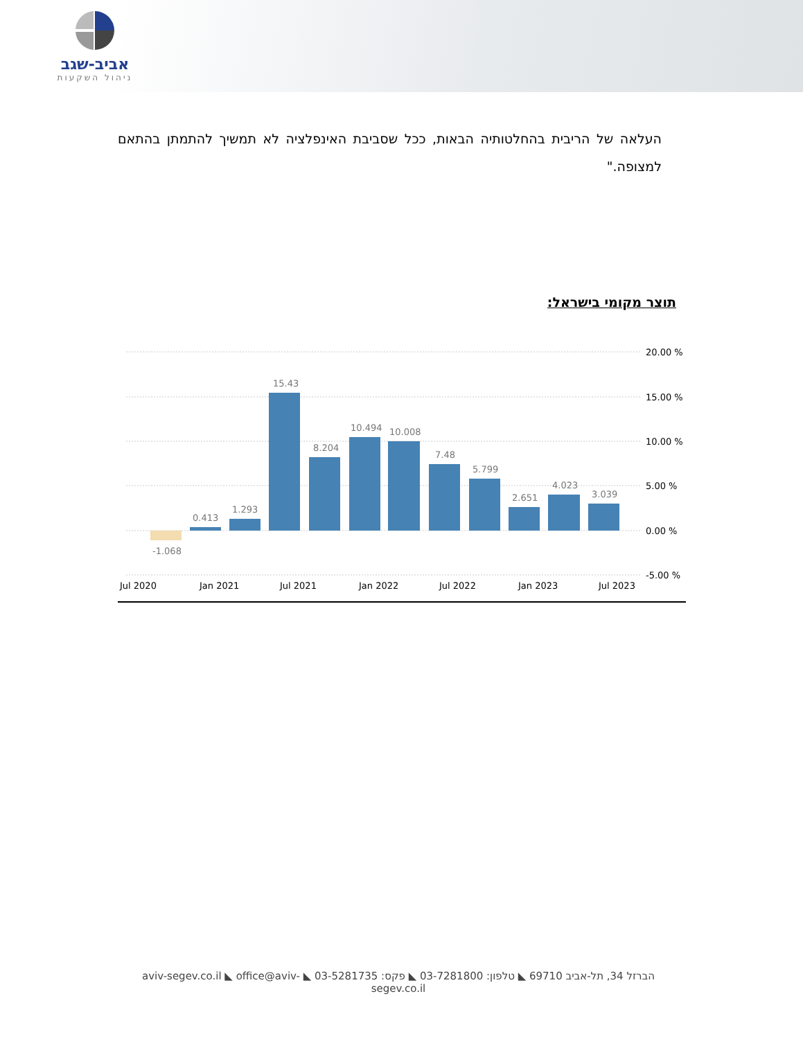אביב-שגב
ניהול השקעות
העלאה של הריבית בהחלטותיה הבאות, ככל שסביבת האינפלציה לא תמשיך להתמתן בהתאם למצופה."
תוצר מקומי בישראל:
20.00 %
15.00 %
10.00 %
5.00 %
0.00 %
-5.00 %
Jul 2020
Jan 2021
Jul 2021
Jan 2022
Jul 2022
Jan 2023
Jul 2023
-1.068
0.413
1.293
15.43
8.204
10.494
10.008
7.48
5.799
2.651
4.023
3.039
הברזל 34, תל-אביב 69710 ◣ טלפון: 03-7281800 ◣ פקס: 03-5281735 ◣ aviv-segev.co.il ◣ office@aviv-segev.co.il